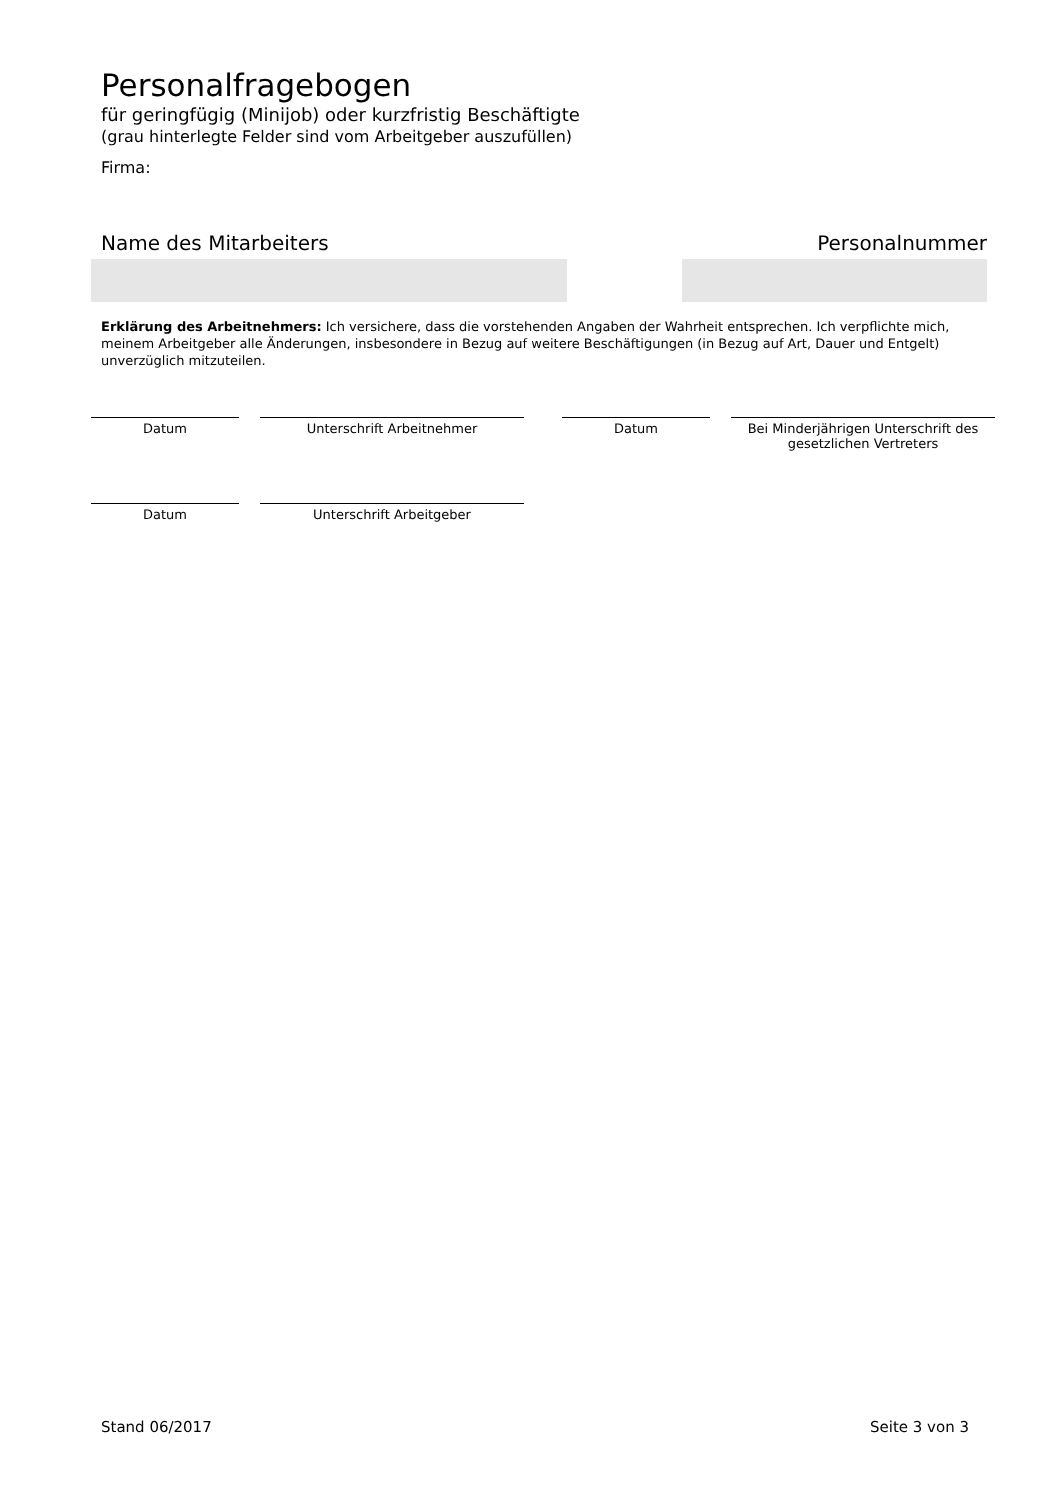Personalfragebogen
für geringfügig (Minijob) oder kurzfristig Beschäftigte
(grau hinterlegte Felder sind vom Arbeitgeber auszufüllen)
Firma:
Name des Mitarbeiters Personalnummer
Erklärung des Arbeitnehmers: Ich versichere, dass die vorstehenden Angaben der Wahrheit entsprechen. Ich verpflichte mich, meinem Arbeitgeber alle Änderungen, insbesondere in Bezug auf weitere Beschäftigungen (in Bezug auf Art, Dauer und Entgelt) unverzüglich mitzuteilen.
Datum Unterschrift Arbeitnehmer Datum Bei Minderjährigen Unterschrift des gesetzlichen Vertreters
Datum Unterschrift Arbeitgeber
Stand 06/2017 Seite 3 von 3